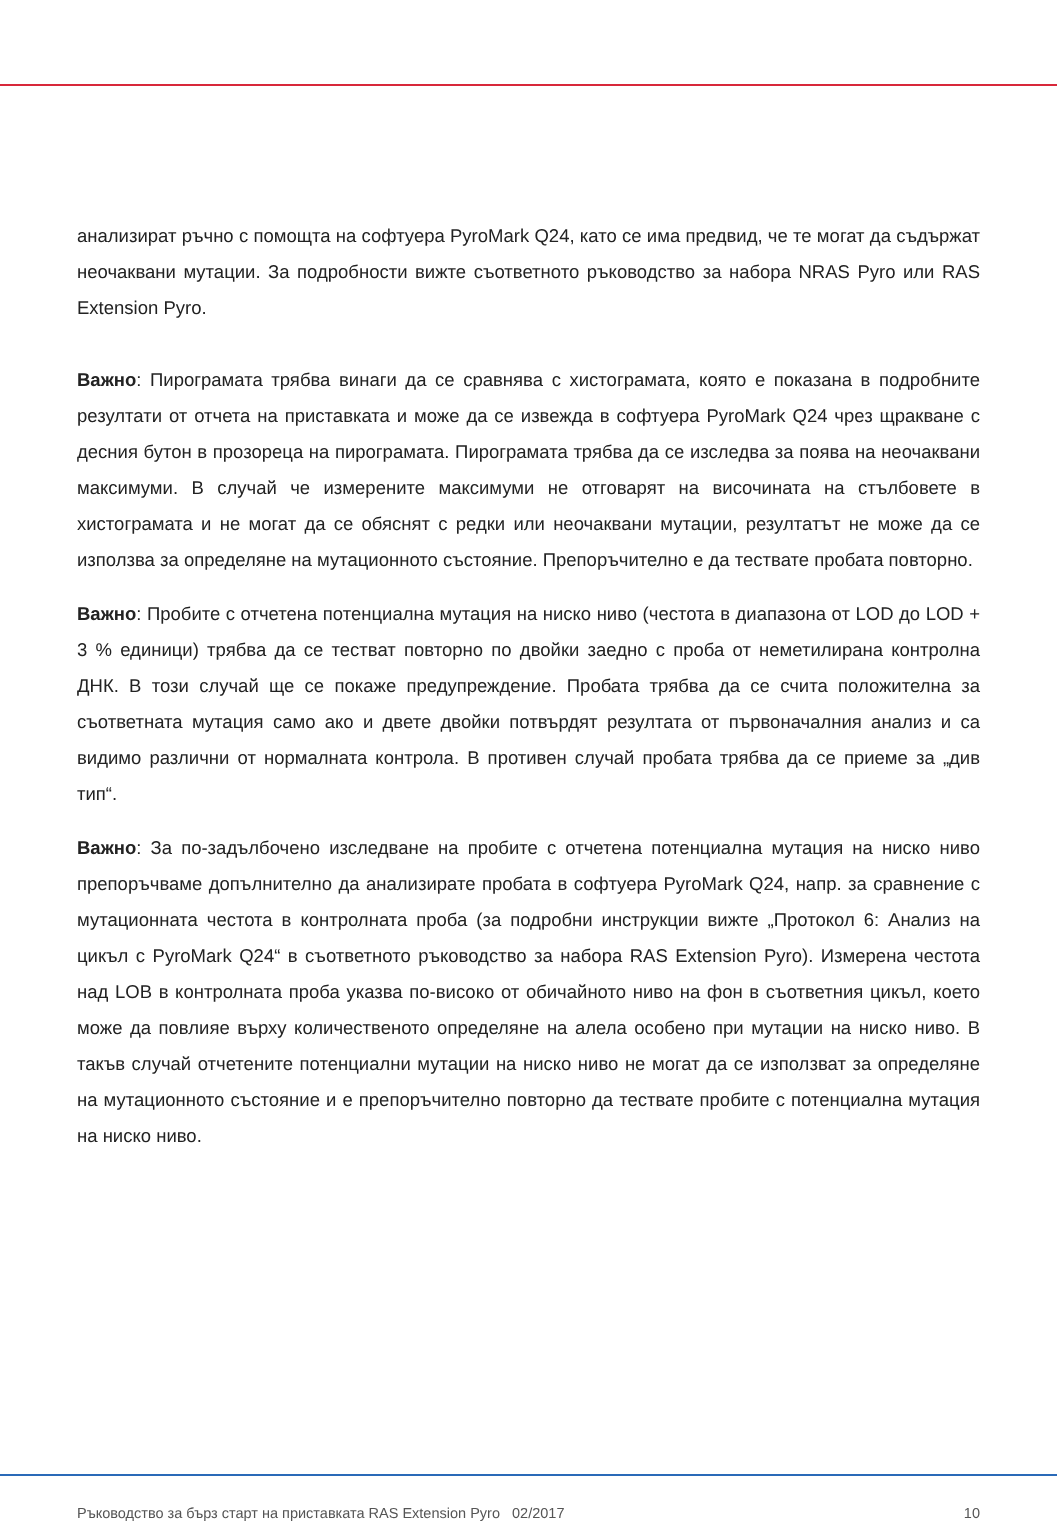анализират ръчно с помощта на софтуера PyroMark Q24, като се има предвид, че те могат да съдържат неочаквани мутации. За подробности вижте съответното ръководство за набора NRAS Pyro или RAS Extension Pyro.
Важно: Пирограмата трябва винаги да се сравнява с хистограмата, която е показана в подробните резултати от отчета на приставката и може да се извежда в софтуера PyroMark Q24 чрез щракване с десния бутон в прозореца на пирограмата. Пирограмата трябва да се изследва за поява на неочаквани максимуми. В случай че измерените максимуми не отговарят на височината на стълбовете в хистограмата и не могат да се обяснят с редки или неочаквани мутации, резултатът не може да се използва за определяне на мутационното състояние. Препоръчително е да тествате пробата повторно.
Важно: Пробите с отчетена потенциална мутация на ниско ниво (честота в диапазона от LOD до LOD + 3 % единици) трябва да се тестват повторно по двойки заедно с проба от неметилирана контролна ДНК. В този случай ще се покаже предупреждение. Пробата трябва да се счита положителна за съответната мутация само ако и двете двойки потвърдят резултата от първоначалния анализ и са видимо различни от нормалната контрола. В противен случай пробата трябва да се приеме за „див тип“.
Важно: За по-задълбочено изследване на пробите с отчетена потенциална мутация на ниско ниво препоръчваме допълнително да анализирате пробата в софтуера PyroMark Q24, напр. за сравнение с мутационната честота в контролната проба (за подробни инструкции вижте „Протокол 6: Анализ на цикъл с PyroMark Q24“ в съответното ръководство за набора RAS Extension Pyro). Измерена честота над LOB в контролната проба указва по-високо от обичайното ниво на фон в съответния цикъл, което може да повлияе върху количественото определяне на алела особено при мутации на ниско ниво. В такъв случай отчетените потенциални мутации на ниско ниво не могат да се използват за определяне на мутационното състояние и е препоръчително повторно да тествате пробите с потенциална мутация на ниско ниво.
Ръководство за бърз старт на приставката RAS Extension Pyro 02/2017 10